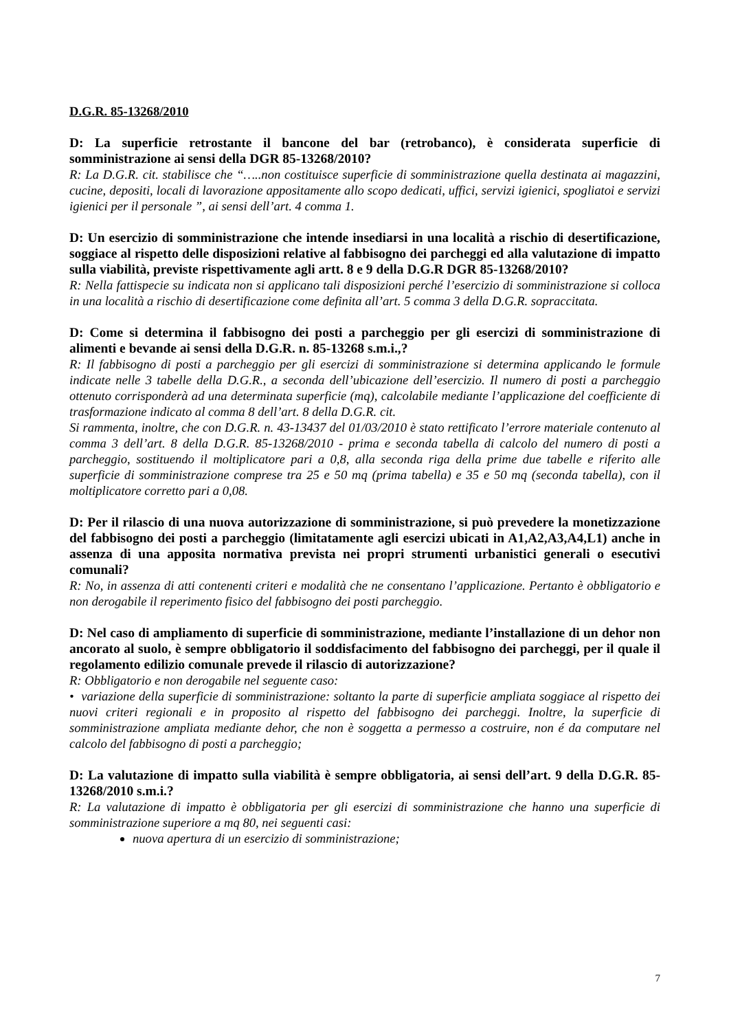D.G.R. 85-13268/2010
D: La superficie retrostante il bancone del bar (retrobanco), è considerata superficie di somministrazione ai sensi della DGR 85-13268/2010?
R: La D.G.R. cit. stabilisce che “…..non costituisce superficie di somministrazione quella destinata ai magazzini, cucine, depositi, locali di lavorazione appositamente allo scopo dedicati, uffici, servizi igienici, spogliatoi e servizi igienici per il personale ”, ai sensi dell’art. 4 comma 1.
D: Un esercizio di somministrazione che intende insediarsi in una località a rischio di desertificazione, soggiace al rispetto delle disposizioni relative al fabbisogno dei parcheggi ed alla valutazione di impatto sulla viabilità, previste rispettivamente agli artt. 8 e 9 della D.G.R DGR 85-13268/2010?
R: Nella fattispecie su indicata non si applicano tali disposizioni perché l’esercizio di somministrazione si colloca in una località a rischio di desertificazione come definita all’art. 5 comma 3 della D.G.R. sopraccitata.
D: Come si determina il fabbisogno dei posti a parcheggio per gli esercizi di somministrazione di alimenti e bevande ai sensi della D.G.R. n. 85-13268 s.m.i.,?
R: Il fabbisogno di posti a parcheggio per gli esercizi di somministrazione si determina applicando le formule indicate nelle 3 tabelle della D.G.R., a seconda dell’ubicazione dell’esercizio. Il numero di posti a parcheggio ottenuto corrisponderà ad una determinata superficie (mq), calcolabile mediante l’applicazione del coefficiente di trasformazione indicato al comma 8 dell’art. 8 della D.G.R. cit.
Si rammenta, inoltre, che con D.G.R. n. 43-13437 del 01/03/2010 è stato rettificato l’errore materiale contenuto al comma 3 dell’art. 8 della D.G.R. 85-13268/2010 - prima e seconda tabella di calcolo del numero di posti a parcheggio, sostituendo il moltiplicatore pari a 0,8, alla seconda riga della prime due tabelle e riferito alle superficie di somministrazione comprese tra 25 e 50 mq (prima tabella) e 35 e 50 mq (seconda tabella), con il moltiplicatore corretto pari a 0,08.
D: Per il rilascio di una nuova autorizzazione di somministrazione, si può prevedere la monetizzazione del fabbisogno dei posti a parcheggio (limitatamente agli esercizi ubicati in A1,A2,A3,A4,L1) anche in assenza di una apposita normativa prevista nei propri strumenti urbanistici generali o esecutivi comunali?
R: No, in assenza di atti contenenti criteri e modalità che ne consentano l’applicazione. Pertanto è obbligatorio e non derogabile il reperimento fisico del fabbisogno dei posti parcheggio.
D: Nel caso di ampliamento di superficie di somministrazione, mediante l’installazione di un dehor non ancorato al suolo, è sempre obbligatorio il soddisfacimento del fabbisogno dei parcheggi, per il quale il regolamento edilizio comunale prevede il rilascio di autorizzazione?
R: Obbligatorio e non derogabile nel seguente caso:
• variazione della superficie di somministrazione: soltanto la parte di superficie ampliata soggiace al rispetto dei nuovi criteri regionali e in proposito al rispetto del fabbisogno dei parcheggi. Inoltre, la superficie di somministrazione ampliata mediante dehor, che non è soggetta a permesso a costruire, non é da computare nel calcolo del fabbisogno di posti a parcheggio;
D: La valutazione di impatto sulla viabilità è sempre obbligatoria, ai sensi dell’art. 9 della D.G.R. 85-13268/2010 s.m.i.?
R: La valutazione di impatto è obbligatoria per gli esercizi di somministrazione che hanno una superficie di somministrazione superiore a mq 80, nei seguenti casi:
nuova apertura di un esercizio di somministrazione;
7